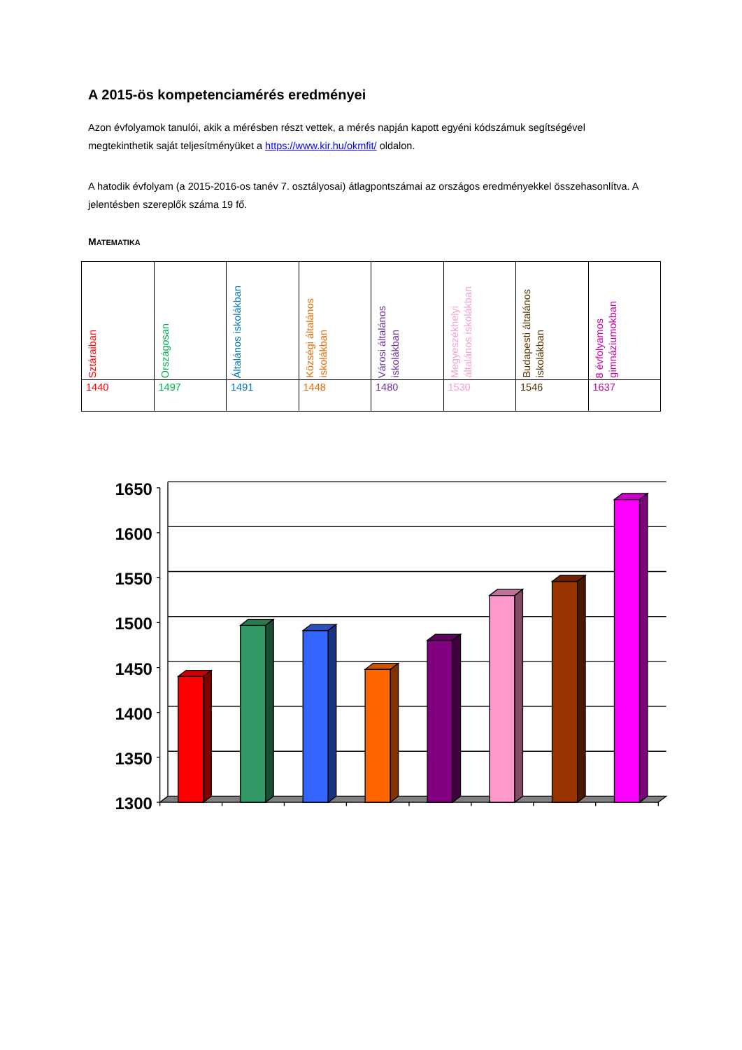A 2015-ös kompetenciamérés eredményei
Azon évfolyamok tanulói, akik a mérésben részt vettek, a mérés napján kapott egyéni kódszámuk segítségével megtekinthetik saját teljesítményüket a https://www.kir.hu/okmfit/ oldalon.
A hatodik évfolyam (a 2015-2016-os tanév 7. osztályosai) átlagpontszámai az országos eredményekkel összehasonlítva. A jelentésben szereplők száma 19 fő.
MATEMATIKA
| Sztáraiban | Országosan | Általános iskolákban | Községi általános iskolákban | Városi általános iskolákban | Megyeszékhelyi általános iskolákban | Budapesti általános iskolákban | 8 évfolyamos gimnáziumokban |
| 1440 | 1497 | 1491 | 1448 | 1480 | 1530 | 1546 | 1637 |
1650
1600
1550
1500
1450
1400
1350
1300